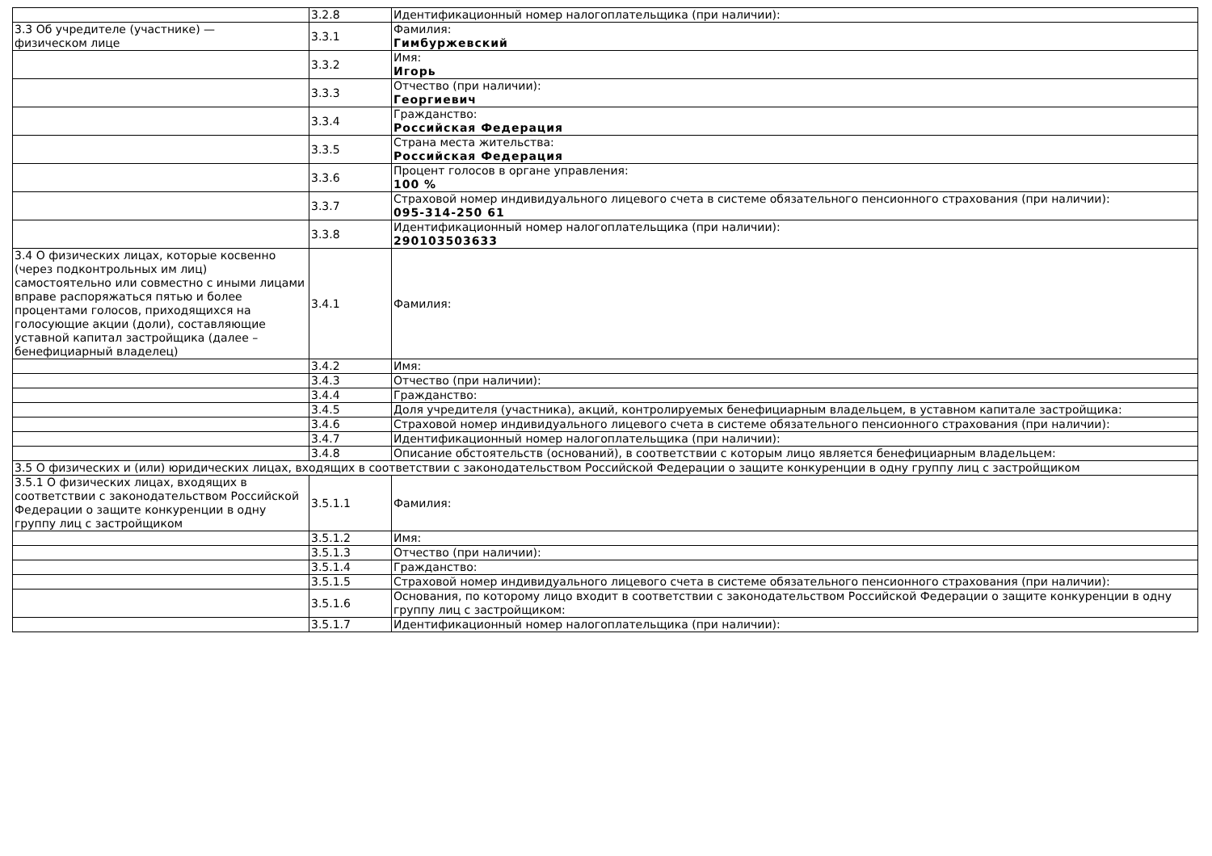| | 3.2.8 | Идентификационный номер налогоплательщика (при наличии): |
| 3.3 Об учредителе (участнике) — физическом лице | 3.3.1 | Фамилия: Гимбуржевский |
| | 3.3.2 | Имя: Игорь |
| | 3.3.3 | Отчество (при наличии): Георгиевич |
| | 3.3.4 | Гражданство: Российская Федерация |
| | 3.3.5 | Страна места жительства: Российская Федерация |
| | 3.3.6 | Процент голосов в органе управления: 100 % |
| | 3.3.7 | Страховой номер индивидуального лицевого счета в системе обязательного пенсионного страхования (при наличии): 095-314-250 61 |
| | 3.3.8 | Идентификационный номер налогоплательщика (при наличии): 290103503633 |
| 3.4 О физических лицах, которые косвенно (через подконтрольных им лиц) самостоятельно или совместно с иными лицами вправе распоряжаться пятью и более процентами голосов, приходящихся на голосующие акции (доли), составляющие уставной капитал застройщика (далее – бенефициарный владелец) | 3.4.1 | Фамилия: |
| | 3.4.2 | Имя: |
| | 3.4.3 | Отчество (при наличии): |
| | 3.4.4 | Гражданство: |
| | 3.4.5 | Доля учредителя (участника), акций, контролируемых бенефициарным владельцем, в уставном капитале застройщика: |
| | 3.4.6 | Страховой номер индивидуального лицевого счета в системе обязательного пенсионного страхования (при наличии): |
| | 3.4.7 | Идентификационный номер налогоплательщика (при наличии): |
| | 3.4.8 | Описание обстоятельств (оснований), в соответствии с которым лицо является бенефициарным владельцем: |
| 3.5 О физических и (или) юридических лицах, входящих в соответствии с законодательством Российской Федерации о защите конкуренции в одну группу лиц с застройщиком | | |
| 3.5.1 О физических лицах, входящих в соответствии с законодательством Российской Федерации о защите конкуренции в одну группу лиц с застройщиком | 3.5.1.1 | Фамилия: |
| | 3.5.1.2 | Имя: |
| | 3.5.1.3 | Отчество (при наличии): |
| | 3.5.1.4 | Гражданство: |
| | 3.5.1.5 | Страховой номер индивидуального лицевого счета в системе обязательного пенсионного страхования (при наличии): |
| | 3.5.1.6 | Основания, по которому лицо входит в соответствии с законодательством Российской Федерации о защите конкуренции в одну группу лиц с застройщиком: |
| | 3.5.1.7 | Идентификационный номер налогоплательщика (при наличии): |